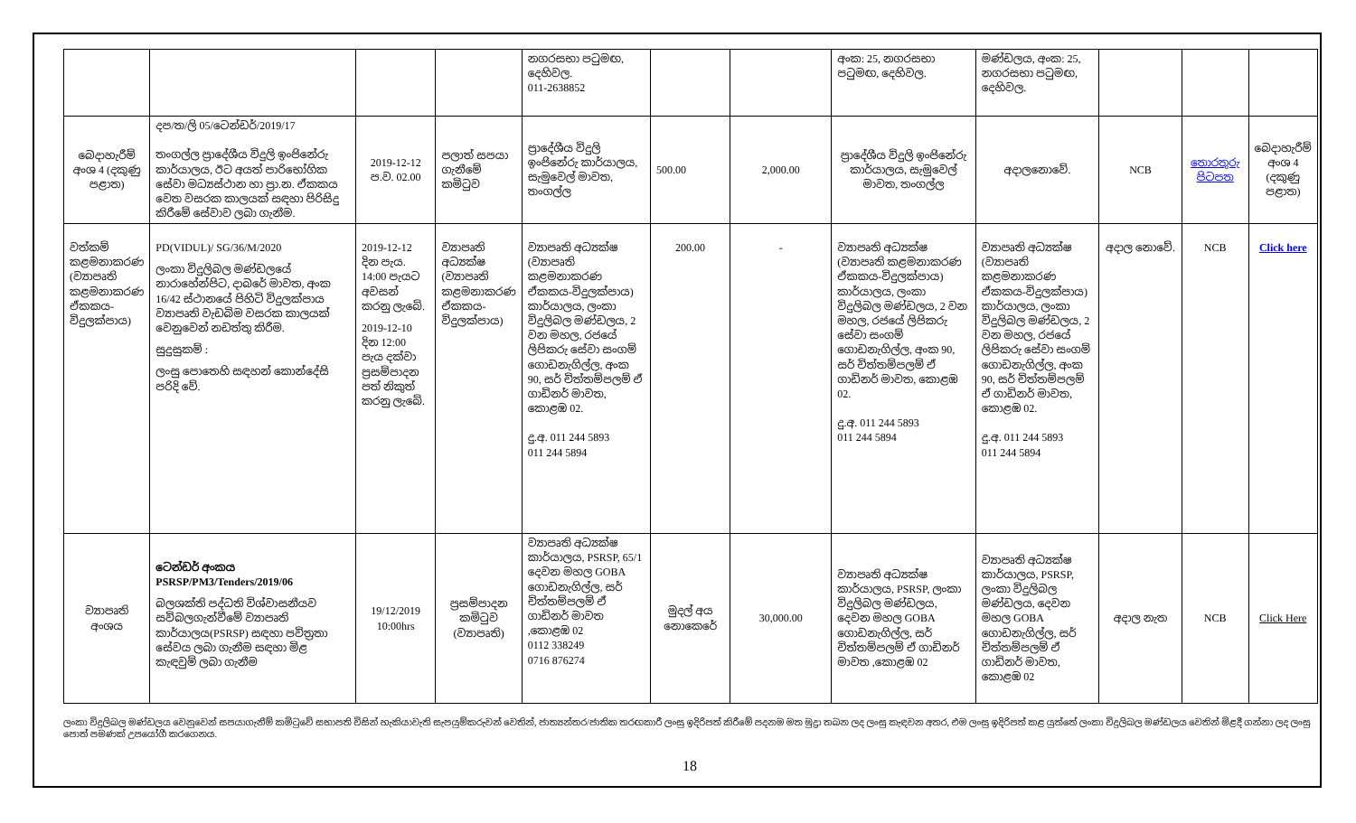| | | | | නගරසභා පටුමඟ, දෙහිවල. 011-2638852 | | | අංක: 25, නගරසභා පටුමඟ, දෙහිවල. | මණ්ඩලය, අංක: 25, නගරසභා පටුමඟ, දෙහිවල. | | | |
| බෙදාහැරීම් අංශ 4 (දකුණු පළාත) | දප/ත/ලි 05/ටෙන්ඩර්/2019/17 තංගල්ල ප්‍රාදේශීය විදුලි ඉංජිනේරු කාර්යාලය, ඊට අයත් පාරිභෝගික සේවා මධ්‍යස්ථාන හා ප්‍රා.න. ඒකකය වෙත වසරක කාලයක් සඳහා පිරිසිදු කිරීමේ සේවාව ලබා ගැනීම. | 2019-12-12 ප.ව. 02.00 | පලාත් සපයා ගැනීමේ කමිටුව | ප්‍රාදේශීය විදුලි ඉංජිනේරු කාර්යාලය, සැමුවෙල් මාවත, තංගල්ල | 500.00 | 2,000.00 | ප්‍රාදේශීය විදුලි ඉංජිනේරු කාර්යාලය, සැමුවෙල් මාවත, තංගල්ල | අදාලනොවේ. | NCB | තොරතුරු පිටපත | බෙදාහැරීම් අංශ 4 (දකුණු පළාත) |
| වත්කම් කළමනාකරණ (ව්‍යාපෘති කළමනාකරණ ඒකකය-විදුලක්පාය) | PD(VIDUL)/ SG/36/M/2020 ලංකා විදුලිබල මණ්ඩලයේ නාරාහේන්පිට, දාබරේ මාවත, අංක 16/42 ස්ථානයේ පිහිටි විදුලක්පාය ව්‍යාපෘති වැඩබිම වසරක කාලයක් වෙනුවෙන් නඩත්තු කිරීම. සුදුසුකම් : ලංසු පොතෙහි සඳහන් කොන්දේසි පරිදි වේ. | 2019-12-12 දින පැය. 14:00 පැයට අවසන් කරනු ලැබේ. 2019-12-10 දින 12:00 පැය දක්වා ප්‍රසම්පාදන පත් නිකුත් කරනු ලැබේ. | ව්‍යාපෘති අධ්‍යක්ෂ (ව්‍යාපෘති කළමනාකරණ ඒකකය-විදුලක්පාය) | ව්‍යාපෘති අධ්‍යක්ෂ (ව්‍යාපෘති කළමනාකරණ ඒකකය-විදුලක්පාය) කාර්යාලය, ලංකා විදුලිබල මණ්ඩලය, 2 වන මහල, රජයේ ලිපිකරු සේවා සංගම් ගොඩනැගිල්ල, අංක 90, සර් චිත්තම්පලම් ඒ ගාඩිනර් මාවත, කොළඹ 02. දු.අ. 011 244 5893 011 244 5894 | 200.00 | - | ව්‍යාපෘති අධ්‍යක්ෂ (ව්‍යාපෘති කළමනාකරණ ඒකකය-විදුලක්පාය) කාර්යාලය, ලංකා විදුලිබල මණ්ඩලය, 2 වන මහල, රජයේ ලිපිකරු සේවා සංගම් ගොඩනැගිල්ල, අංක 90, සර් චිත්තම්පලම් ඒ ගාඩිනර් මාවත, කොළඹ 02. දු.අ. 011 244 5893 011 244 5894 | ව්‍යාපෘති අධ්‍යක්ෂ (ව්‍යාපෘති කළමනාකරණ ඒකකය-විදුලක්පාය) කාර්යාලය, ලංකා විදුලිබල මණ්ඩලය, 2 වන මහල, රජයේ ලිපිකරු සේවා සංගම් ගොඩනැගිල්ල, අංක 90, සර් චිත්තම්පලම් ඒ ගාඩිනර් මාවත, කොළඹ 02. දු.අ. 011 244 5893 011 244 5894 | අදාල නොවේ. | NCB | Click here |
| ව්‍යාපෘති අංශය | ටෙන්ඩර් අංකය PSRSP/PM3/Tenders/2019/06 බලශක්ති පද්ධති විශ්වාසනීයව සවිබලගැන්වීමේ ව්‍යාපෘති කාර්යාලය(PSRSP) සඳහා පවිත්‍රතා සේවය ලබා ගැනීම සඳහා මිළ කැඳවුම් ලබා ගැනීම | 19/12/2019 10:00hrs | ප්‍රසම්පාදන කමිටුව (ව්‍යාපෘති) | ව්‍යාපෘති අධ්‍යක්ෂ කාර්යාලය, PSRSP, 65/1 දෙවන මහල GOBA ගොඩනැගිල්ල, සර් චිත්තම්පලම් ඒ ගාඩිනර් මාවත ,කොළඹ 02 0112 338249 0716 876274 | මුදල් අය නොකෙරේ | 30,000.00 | ව්‍යාපෘති අධ්‍යක්ෂ කාර්යාලය, PSRSP, ලංකා විදුලිබල මණ්ඩලය, දෙවන මහල GOBA ගොඩනැගිල්ල, සර් චිත්තම්පලම් ඒ ගාඩිනර් මාවත ,කොළඹ 02 | ව්‍යාපෘති අධ්‍යක්ෂ කාර්යාලය, PSRSP, ලංකා විදුලිබල මණ්ඩලය, දෙවන මහල GOBA ගොඩනැගිල්ල, සර් චිත්තම්පලම් ඒ ගාඩිනර් මාවත, කොළඹ 02 | අදාල නැත | NCB | Click Here |
ලංකා විදුලිබල මණ්ඩලය වෙනුවෙන් සපයාගැනීම් කමිටුවේ සභාපති විසින් හැකියාවැති සැපයුම්කරුවන් වෙතින්, ජාත්‍යන්තර/ජාතික තරඟකාරී ලංසු ඉදිරිපත් කිරීමේ පදනම මත මුද්‍රා තබන ලද ලංසු කැඳවන අතර, එම ලංසු ඉදිරිපත් කළ යුත්තේ ලංකා විදුලිබල මණ්ඩලය වෙතින් මිළදී ගන්නා ලද ලංසු පොත් පමණක් උපයෝගී කරගෙනය.
18